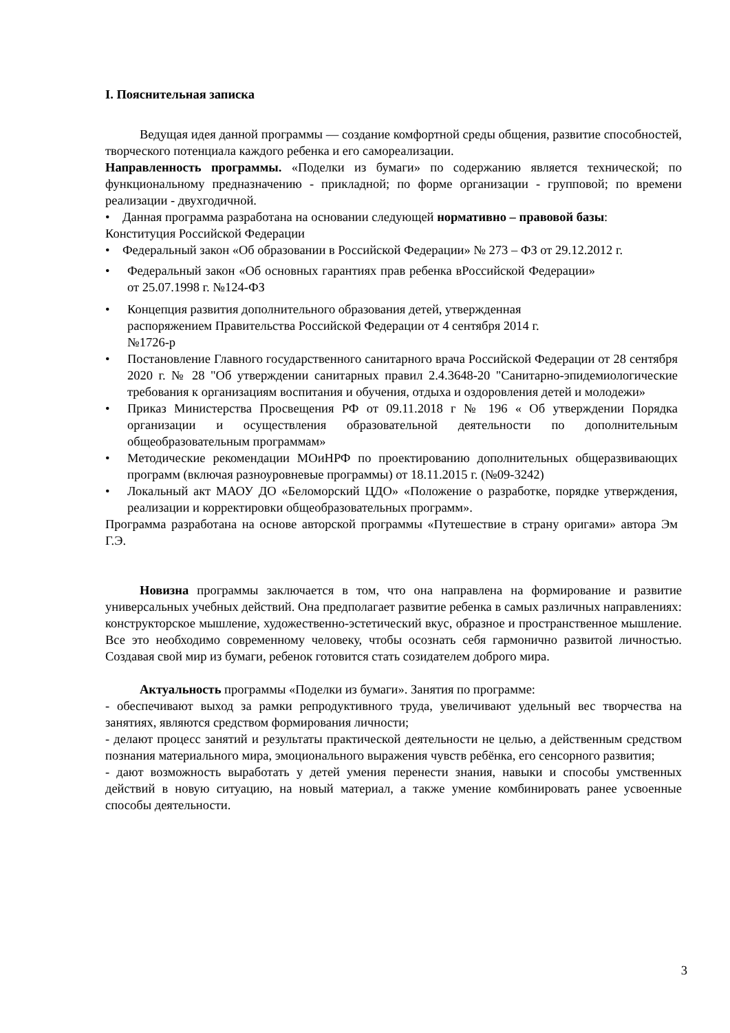I. Пояснительная записка
Ведущая идея данной программы — создание комфортной среды общения, развитие способностей, творческого потенциала каждого ребенка и его самореализации.
Направленность программы. «Поделки из бумаги» по содержанию является технической; по функциональному предназначению - прикладной; по форме организации - групповой; по времени реализации - двухгодичной.
• Данная программа разработана на основании следующей нормативно – правовой базы:
Конституция Российской Федерации
• Федеральный закон «Об образовании в Российской Федерации» № 273 – ФЗ от 29.12.2012 г.
• Федеральный закон «Об основных гарантиях прав ребенка вРоссийской Федерации» от 25.07.1998 г. №124-ФЗ
• Концепция развития дополнительного образования детей, утвержденная
распоряжением Правительства Российской Федерации от 4 сентября 2014 г.
№1726-р
• Постановление Главного государственного санитарного врача Российской Федерации от 28 сентября 2020 г. № 28 "Об утверждении санитарных правил 2.4.3648-20 "Санитарно-эпидемиологические требования к организациям воспитания и обучения, отдыха и оздоровления детей и молодежи»
• Приказ Министерства Просвещения РФ от 09.11.2018 г № 196 « Об утверждении Порядка организации и осуществления образовательной деятельности по дополнительным общеобразовательным программам»
• Методические рекомендации МОиНРФ по проектированию дополнительных общеразвивающих программ (включая разноуровневые программы) от 18.11.2015 г. (№09-3242)
• Локальный акт МАОУ ДО «Беломорский ЦДО» «Положение о разработке, порядке утверждения, реализации и корректировки общеобразовательных программ».
Программа разработана на основе авторской программы «Путешествие в страну оригами» автора Эм Г.Э.
Новизна программы заключается в том, что она направлена на формирование и развитие универсальных учебных действий. Она предполагает развитие ребенка в самых различных направлениях: конструкторское мышление, художественно-эстетический вкус, образное и пространственное мышление. Все это необходимо современному человеку, чтобы осознать себя гармонично развитой личностью. Создавая свой мир из бумаги, ребенок готовится стать созидателем доброго мира.
Актуальность программы «Поделки из бумаги». Занятия по программе:
- обеспечивают выход за рамки репродуктивного труда, увеличивают удельный вес творчества на занятиях, являются средством формирования личности;
- делают процесс занятий и результаты практической деятельности не целью, а действенным средством познания материального мира, эмоционального выражения чувств ребёнка, его сенсорного развития;
- дают возможность выработать у детей умения перенести знания, навыки и способы умственных действий в новую ситуацию, на новый материал, а также умение комбинировать ранее усвоенные способы деятельности.
3